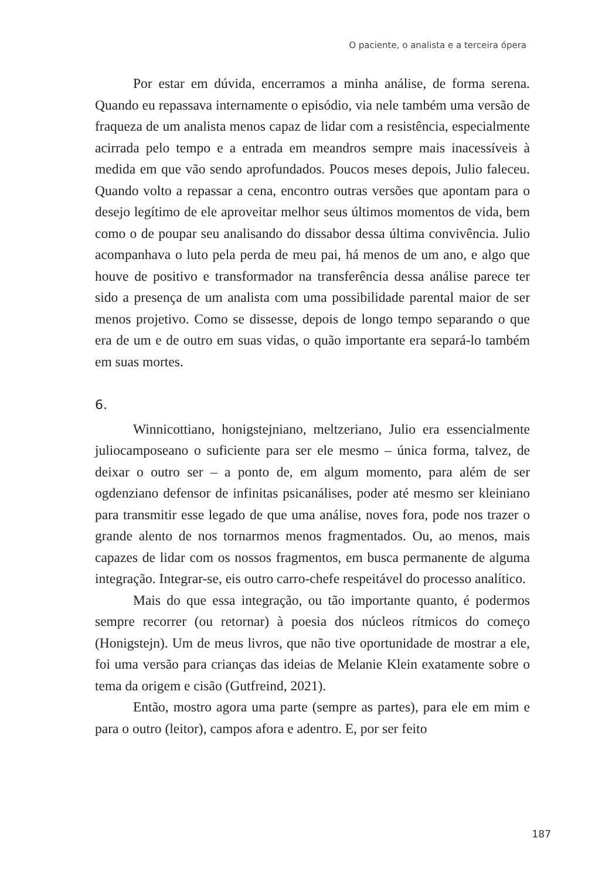O paciente, o analista e a terceira ópera
Por estar em dúvida, encerramos a minha análise, de forma serena. Quando eu repassava internamente o episódio, via nele também uma versão de fraqueza de um analista menos capaz de lidar com a resistência, especialmente acirrada pelo tempo e a entrada em meandros sempre mais inacessíveis à medida em que vão sendo aprofundados. Poucos meses depois, Julio faleceu. Quando volto a repassar a cena, encontro outras versões que apontam para o desejo legítimo de ele aproveitar melhor seus últimos momentos de vida, bem como o de poupar seu analisando do dissabor dessa última convivência. Julio acompanhava o luto pela perda de meu pai, há menos de um ano, e algo que houve de positivo e transformador na transferência dessa análise parece ter sido a presença de um analista com uma possibilidade parental maior de ser menos projetivo. Como se dissesse, depois de longo tempo separando o que era de um e de outro em suas vidas, o quão importante era separá-lo também em suas mortes.
6.
Winnicottiano, honigstejniano, meltzeriano, Julio era essencialmente juliocamposeano o suficiente para ser ele mesmo – única forma, talvez, de deixar o outro ser – a ponto de, em algum momento, para além de ser ogdenziano defensor de infinitas psicanálises, poder até mesmo ser kleiniano para transmitir esse legado de que uma análise, noves fora, pode nos trazer o grande alento de nos tornarmos menos fragmentados. Ou, ao menos, mais capazes de lidar com os nossos fragmentos, em busca permanente de alguma integração. Integrar-se, eis outro carro-chefe respeitável do processo analítico.
Mais do que essa integração, ou tão importante quanto, é podermos sempre recorrer (ou retornar) à poesia dos núcleos rítmicos do começo (Honigstejn). Um de meus livros, que não tive oportunidade de mostrar a ele, foi uma versão para crianças das ideias de Melanie Klein exatamente sobre o tema da origem e cisão (Gutfreind, 2021).
Então, mostro agora uma parte (sempre as partes), para ele em mim e para o outro (leitor), campos afora e adentro. E, por ser feito
187